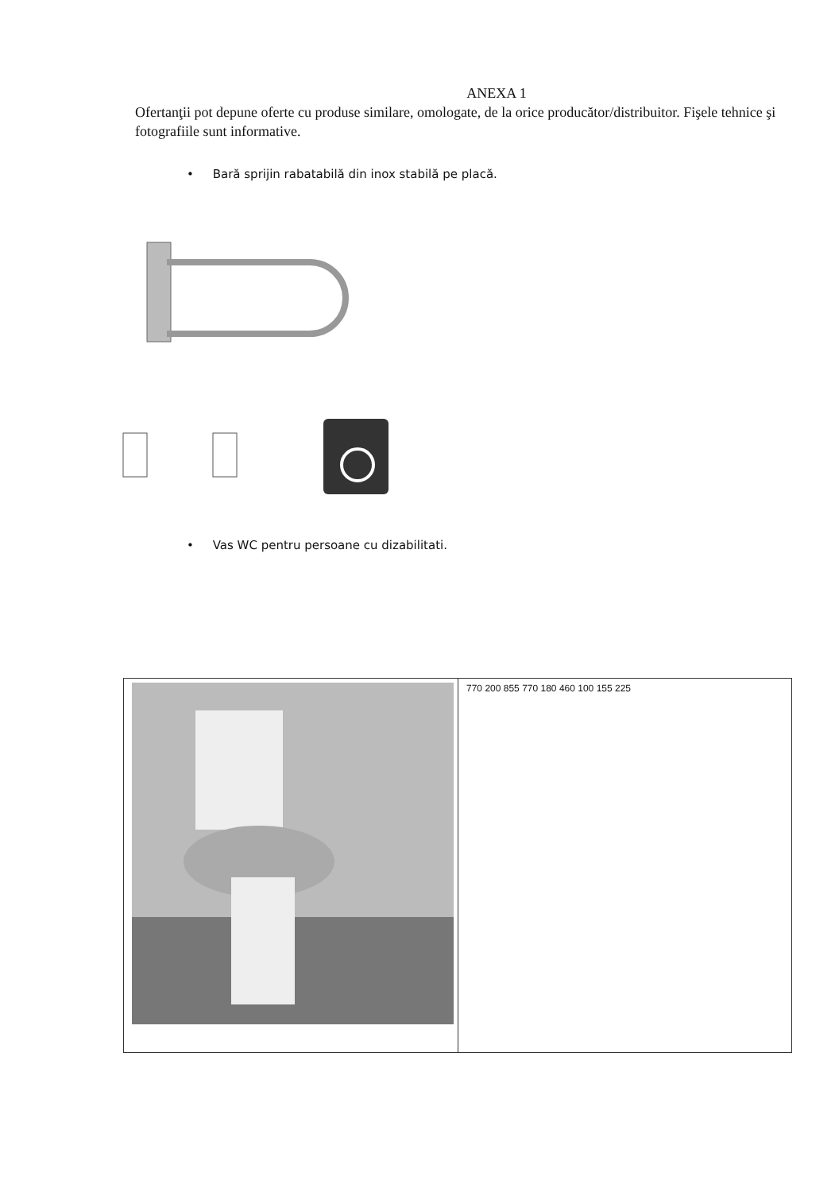ANEXA 1
Ofertanţii pot depune oferte cu produse similare, omologate, de la orice producător/distribuitor. Fişele tehnice şi fotografiile sunt informative.
• Bară sprijin rabatabilă din inox stabilă pe placă.
• Vas WC pentru persoane cu dizabilitati.
770 200 855 770 180 460 100 155 225